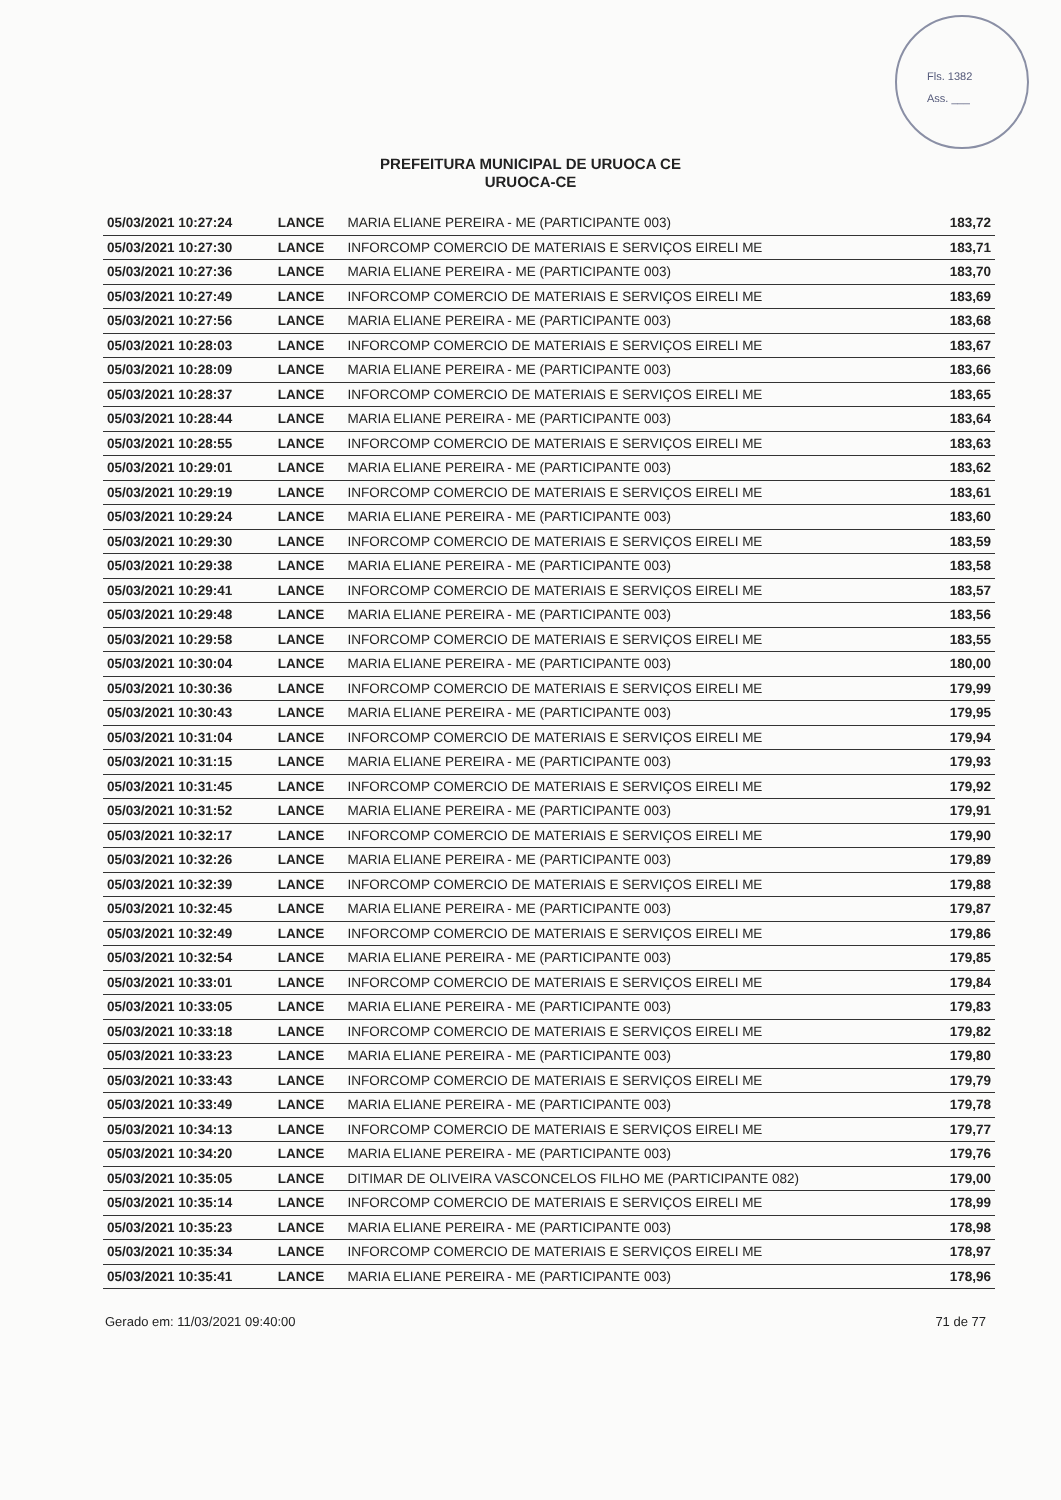Fls. 1382
Ass. ___
PREFEITURA MUNICIPAL DE URUOCA CE
URUOCA-CE
| 05/03/2021 10:27:24 | LANCE | MARIA ELIANE PEREIRA - ME (PARTICIPANTE 003) | 183,72 |
| 05/03/2021 10:27:30 | LANCE | INFORCOMP COMERCIO DE MATERIAIS E SERVIÇOS EIRELI ME | 183,71 |
| 05/03/2021 10:27:36 | LANCE | MARIA ELIANE PEREIRA - ME (PARTICIPANTE 003) | 183,70 |
| 05/03/2021 10:27:49 | LANCE | INFORCOMP COMERCIO DE MATERIAIS E SERVIÇOS EIRELI ME | 183,69 |
| 05/03/2021 10:27:56 | LANCE | MARIA ELIANE PEREIRA - ME (PARTICIPANTE 003) | 183,68 |
| 05/03/2021 10:28:03 | LANCE | INFORCOMP COMERCIO DE MATERIAIS E SERVIÇOS EIRELI ME | 183,67 |
| 05/03/2021 10:28:09 | LANCE | MARIA ELIANE PEREIRA - ME (PARTICIPANTE 003) | 183,66 |
| 05/03/2021 10:28:37 | LANCE | INFORCOMP COMERCIO DE MATERIAIS E SERVIÇOS EIRELI ME | 183,65 |
| 05/03/2021 10:28:44 | LANCE | MARIA ELIANE PEREIRA - ME (PARTICIPANTE 003) | 183,64 |
| 05/03/2021 10:28:55 | LANCE | INFORCOMP COMERCIO DE MATERIAIS E SERVIÇOS EIRELI ME | 183,63 |
| 05/03/2021 10:29:01 | LANCE | MARIA ELIANE PEREIRA - ME (PARTICIPANTE 003) | 183,62 |
| 05/03/2021 10:29:19 | LANCE | INFORCOMP COMERCIO DE MATERIAIS E SERVIÇOS EIRELI ME | 183,61 |
| 05/03/2021 10:29:24 | LANCE | MARIA ELIANE PEREIRA - ME (PARTICIPANTE 003) | 183,60 |
| 05/03/2021 10:29:30 | LANCE | INFORCOMP COMERCIO DE MATERIAIS E SERVIÇOS EIRELI ME | 183,59 |
| 05/03/2021 10:29:38 | LANCE | MARIA ELIANE PEREIRA - ME (PARTICIPANTE 003) | 183,58 |
| 05/03/2021 10:29:41 | LANCE | INFORCOMP COMERCIO DE MATERIAIS E SERVIÇOS EIRELI ME | 183,57 |
| 05/03/2021 10:29:48 | LANCE | MARIA ELIANE PEREIRA - ME (PARTICIPANTE 003) | 183,56 |
| 05/03/2021 10:29:58 | LANCE | INFORCOMP COMERCIO DE MATERIAIS E SERVIÇOS EIRELI ME | 183,55 |
| 05/03/2021 10:30:04 | LANCE | MARIA ELIANE PEREIRA - ME (PARTICIPANTE 003) | 180,00 |
| 05/03/2021 10:30:36 | LANCE | INFORCOMP COMERCIO DE MATERIAIS E SERVIÇOS EIRELI ME | 179,99 |
| 05/03/2021 10:30:43 | LANCE | MARIA ELIANE PEREIRA - ME (PARTICIPANTE 003) | 179,95 |
| 05/03/2021 10:31:04 | LANCE | INFORCOMP COMERCIO DE MATERIAIS E SERVIÇOS EIRELI ME | 179,94 |
| 05/03/2021 10:31:15 | LANCE | MARIA ELIANE PEREIRA - ME (PARTICIPANTE 003) | 179,93 |
| 05/03/2021 10:31:45 | LANCE | INFORCOMP COMERCIO DE MATERIAIS E SERVIÇOS EIRELI ME | 179,92 |
| 05/03/2021 10:31:52 | LANCE | MARIA ELIANE PEREIRA - ME (PARTICIPANTE 003) | 179,91 |
| 05/03/2021 10:32:17 | LANCE | INFORCOMP COMERCIO DE MATERIAIS E SERVIÇOS EIRELI ME | 179,90 |
| 05/03/2021 10:32:26 | LANCE | MARIA ELIANE PEREIRA - ME (PARTICIPANTE 003) | 179,89 |
| 05/03/2021 10:32:39 | LANCE | INFORCOMP COMERCIO DE MATERIAIS E SERVIÇOS EIRELI ME | 179,88 |
| 05/03/2021 10:32:45 | LANCE | MARIA ELIANE PEREIRA - ME (PARTICIPANTE 003) | 179,87 |
| 05/03/2021 10:32:49 | LANCE | INFORCOMP COMERCIO DE MATERIAIS E SERVIÇOS EIRELI ME | 179,86 |
| 05/03/2021 10:32:54 | LANCE | MARIA ELIANE PEREIRA - ME (PARTICIPANTE 003) | 179,85 |
| 05/03/2021 10:33:01 | LANCE | INFORCOMP COMERCIO DE MATERIAIS E SERVIÇOS EIRELI ME | 179,84 |
| 05/03/2021 10:33:05 | LANCE | MARIA ELIANE PEREIRA - ME (PARTICIPANTE 003) | 179,83 |
| 05/03/2021 10:33:18 | LANCE | INFORCOMP COMERCIO DE MATERIAIS E SERVIÇOS EIRELI ME | 179,82 |
| 05/03/2021 10:33:23 | LANCE | MARIA ELIANE PEREIRA - ME (PARTICIPANTE 003) | 179,80 |
| 05/03/2021 10:33:43 | LANCE | INFORCOMP COMERCIO DE MATERIAIS E SERVIÇOS EIRELI ME | 179,79 |
| 05/03/2021 10:33:49 | LANCE | MARIA ELIANE PEREIRA - ME (PARTICIPANTE 003) | 179,78 |
| 05/03/2021 10:34:13 | LANCE | INFORCOMP COMERCIO DE MATERIAIS E SERVIÇOS EIRELI ME | 179,77 |
| 05/03/2021 10:34:20 | LANCE | MARIA ELIANE PEREIRA - ME (PARTICIPANTE 003) | 179,76 |
| 05/03/2021 10:35:05 | LANCE | DITIMAR DE OLIVEIRA VASCONCELOS FILHO ME (PARTICIPANTE 082) | 179,00 |
| 05/03/2021 10:35:14 | LANCE | INFORCOMP COMERCIO DE MATERIAIS E SERVIÇOS EIRELI ME | 178,99 |
| 05/03/2021 10:35:23 | LANCE | MARIA ELIANE PEREIRA - ME (PARTICIPANTE 003) | 178,98 |
| 05/03/2021 10:35:34 | LANCE | INFORCOMP COMERCIO DE MATERIAIS E SERVIÇOS EIRELI ME | 178,97 |
| 05/03/2021 10:35:41 | LANCE | MARIA ELIANE PEREIRA - ME (PARTICIPANTE 003) | 178,96 |
Gerado em: 11/03/2021 09:40:00 71 de 77